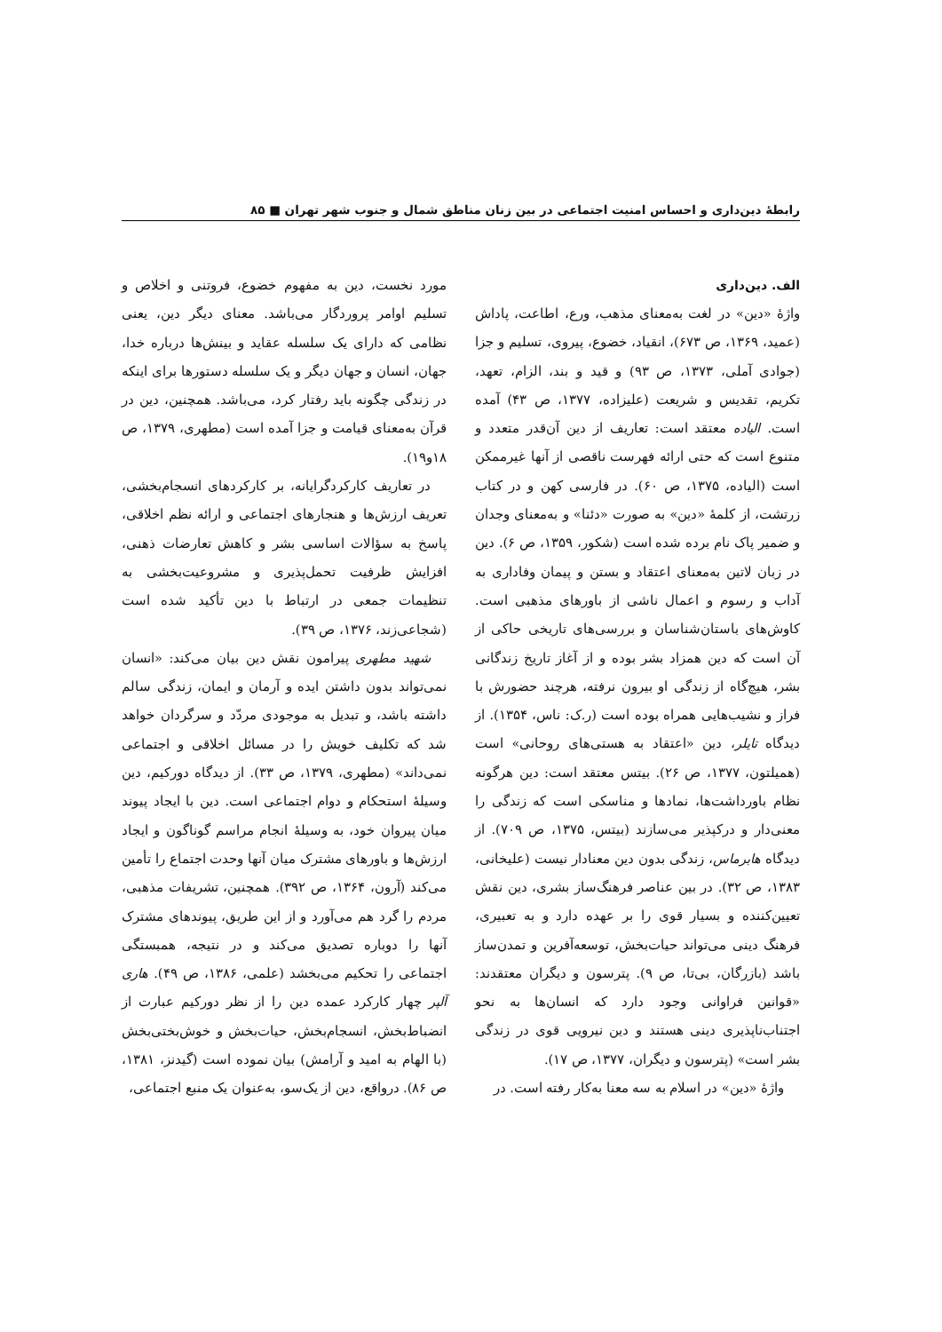رابطهٔ دین‌داری و احساس امنیت اجتماعی در بین زنان مناطق شمال و جنوب شهر تهران ■ ۸۵
الف. دین‌داری
واژهٔ «دین» در لغت به‌معنای مذهب، ورع، اطاعت، پاداش (عمید، ۱۳۶۹، ص ۶۷۳)، انقیاد، خضوع، پیروی، تسلیم و جزا (جوادی آملی، ۱۳۷۳، ص ۹۳) و قید و بند، الزام، تعهد، تکریم، تقدیس و شریعت (علیزاده، ۱۳۷۷، ص ۴۳) آمده است. الیاده معتقد است: تعاریف از دین آن‌قدر متعدد و متنوع است که حتی ارائه فهرست ناقصی از آنها غیرممکن است (الیاده، ۱۳۷۵، ص ۶۰). در فارسی کهن و در کتاب زرتشت، از کلمهٔ «دین» به صورت «دئنا» و به‌معنای وجدان و ضمیر پاک نام برده شده است (شکور، ۱۳۵۹، ص ۶). دین در زبان لاتین به‌معنای اعتقاد و بستن و پیمان وفاداری به آداب و رسوم و اعمال ناشی از باورهای مذهبی است. کاوش‌های باستان‌شناسان و بررسی‌های تاریخی حاکی از آن است که دین همزاد بشر بوده و از آغاز تاریخ زندگانی بشر، هیچ‌گاه از زندگی او بیرون نرفته، هرچند حضورش با فراز و نشیب‌هایی همراه بوده است (ر.ک: ناس، ۱۳۵۴). از دیدگاه تایلر، دین «اعتقاد به هستی‌های روحانی» است (همیلتون، ۱۳۷۷، ص ۲۶). بیتس معتقد است: دین هرگونه نظام باورداشت‌ها، نمادها و مناسکی است که زندگی را معنی‌دار و درکپذیر می‌سازند (بیتس، ۱۳۷۵، ص ۷۰۹). از دیدگاه هابرماس، زندگی بدون دین معنادار نیست (علیخانی، ۱۳۸۳، ص ۳۲). در بین عناصر فرهنگ‌ساز بشری، دین نقش تعیین‌کننده و بسیار قوی را بر عهده دارد و به تعبیری، فرهنگ دینی می‌تواند حیات‌بخش، توسعه‌آفرین و تمدن‌ساز باشد (بازرگان، بی‌تا، ص ۹). پترسون و دیگران معتقدند: «قوانین فراوانی وجود دارد که انسان‌ها به نحو اجتناب‌ناپذیری دینی هستند و دین نیرویی قوی در زندگی بشر است» (پترسون و دیگران، ۱۳۷۷، ص ۱۷).
واژهٔ «دین» در اسلام به سه معنا به‌کار رفته است. در
مورد نخست، دین به مفهوم خضوع، فروتنی و اخلاص و تسلیم اوامر پروردگار می‌باشد. معنای دیگر دین، یعنی نظامی که دارای یک سلسله عقاید و بینش‌ها درباره خدا، جهان، انسان و جهان دیگر و یک سلسله دستورها برای اینکه در زندگی چگونه باید رفتار کرد، می‌باشد. همچنین، دین در قرآن به‌معنای قیامت و جزا آمده است (مطهری، ۱۳۷۹، ص ۱۸و۱۹).
در تعاریف کارکردگرایانه، بر کارکردهای انسجام‌بخشی، تعریف ارزش‌ها و هنجارهای اجتماعی و ارائه نظم اخلاقی، پاسخ به سؤالات اساسی بشر و کاهش تعارضات ذهنی، افزایش ظرفیت تحمل‌پذیری و مشروعیت‌بخشی به تنظیمات جمعی در ارتباط با دین تأکید شده است (شجاعی‌زند، ۱۳۷۶، ص ۳۹).
شهید مطهری پیرامون نقش دین بیان می‌کند: «انسان نمی‌تواند بدون داشتن ایده و آرمان و ایمان، زندگی سالم داشته باشد، و تبدیل به موجودی مردّد و سرگردان خواهد شد که تکلیف خویش را در مسائل اخلاقی و اجتماعی نمی‌داند» (مطهری، ۱۳۷۹، ص ۳۳). از دیدگاه دورکیم، دین وسیلهٔ استحکام و دوام اجتماعی است. دین با ایجاد پیوند میان پیروان خود، به وسیلهٔ انجام مراسم گوناگون و ایجاد ارزش‌ها و باورهای مشترک میان آنها وحدت اجتماع را تأمین می‌کند (آرون، ۱۳۶۴، ص ۳۹۲). همچنین، تشریفات مذهبی، مردم را گرد هم می‌آورد و از این طریق، پیوندهای مشترک آنها را دوباره تصدیق می‌کند و در نتیجه، همبستگی اجتماعی را تحکیم می‌بخشد (علمی، ۱۳۸۶، ص ۴۹). هاری آلپر چهار کارکرد عمده دین را از نظر دورکیم عبارت از انضباط‌بخش، انسجام‌بخش، حیات‌بخش و خوش‌بختی‌بخش (با الهام به امید و آرامش) بیان نموده است (گیدنز، ۱۳۸۱، ص ۸۶). درواقع، دین از یک‌سو، به‌عنوان یک منبع اجتماعی،